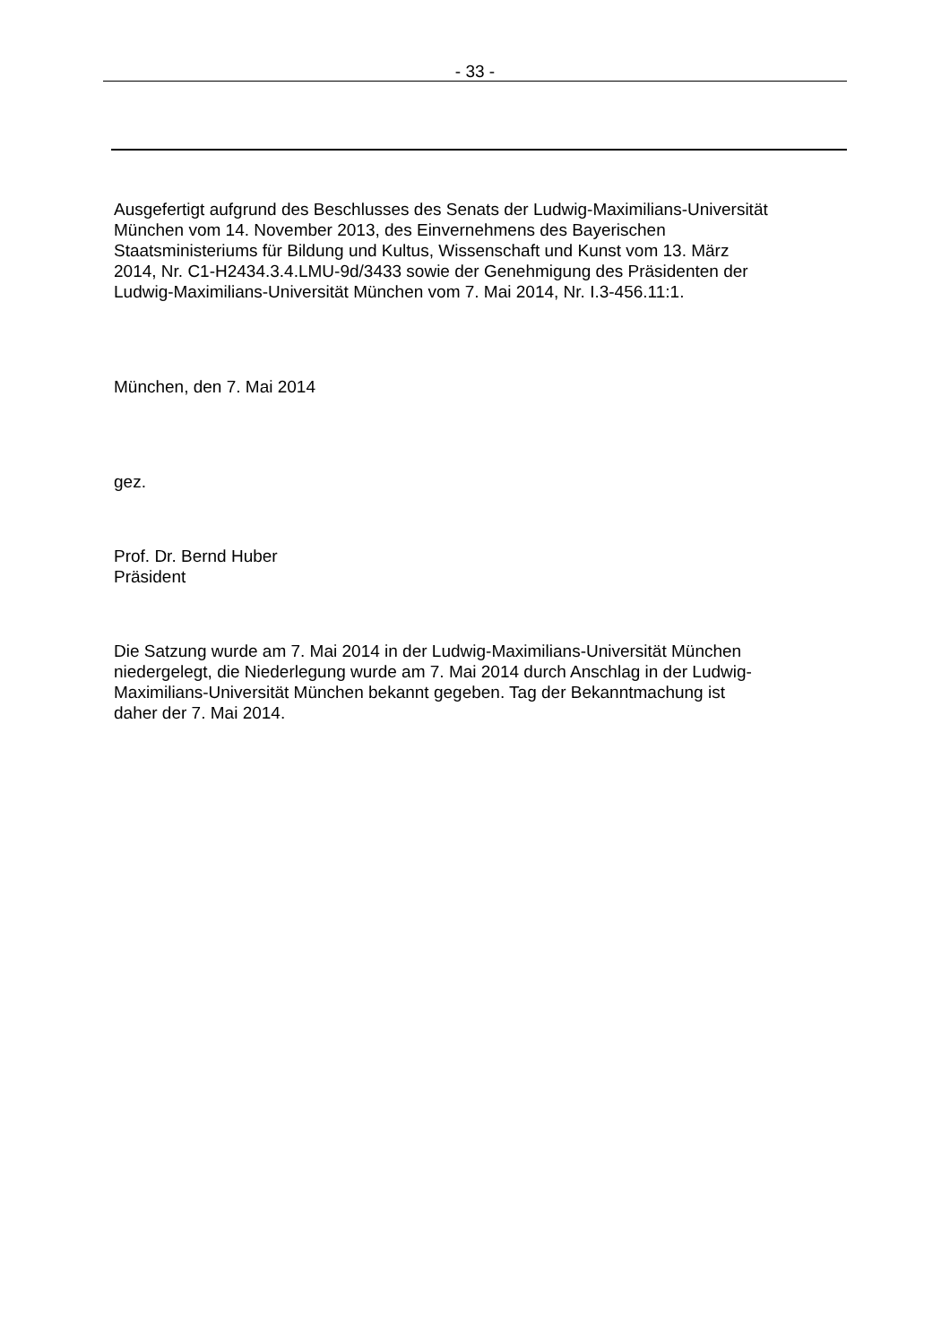- 33 -
Ausgefertigt aufgrund des Beschlusses des Senats der Ludwig-Maximilians-Universität
München vom 14. November 2013, des Einvernehmens des Bayerischen
Staatsministeriums für Bildung und Kultus, Wissenschaft und Kunst vom 13. März
2014, Nr. C1-H2434.3.4.LMU-9d/3433 sowie der Genehmigung des Präsidenten der
Ludwig-Maximilians-Universität München vom 7. Mai 2014, Nr. I.3-456.11:1.
München, den 7. Mai 2014
gez.
Prof. Dr. Bernd Huber
Präsident
Die Satzung wurde am 7. Mai 2014 in der Ludwig-Maximilians-Universität München
niedergelegt, die Niederlegung wurde am 7. Mai 2014 durch Anschlag in der Ludwig-
Maximilians-Universität München bekannt gegeben. Tag der Bekanntmachung ist
daher der 7. Mai 2014.